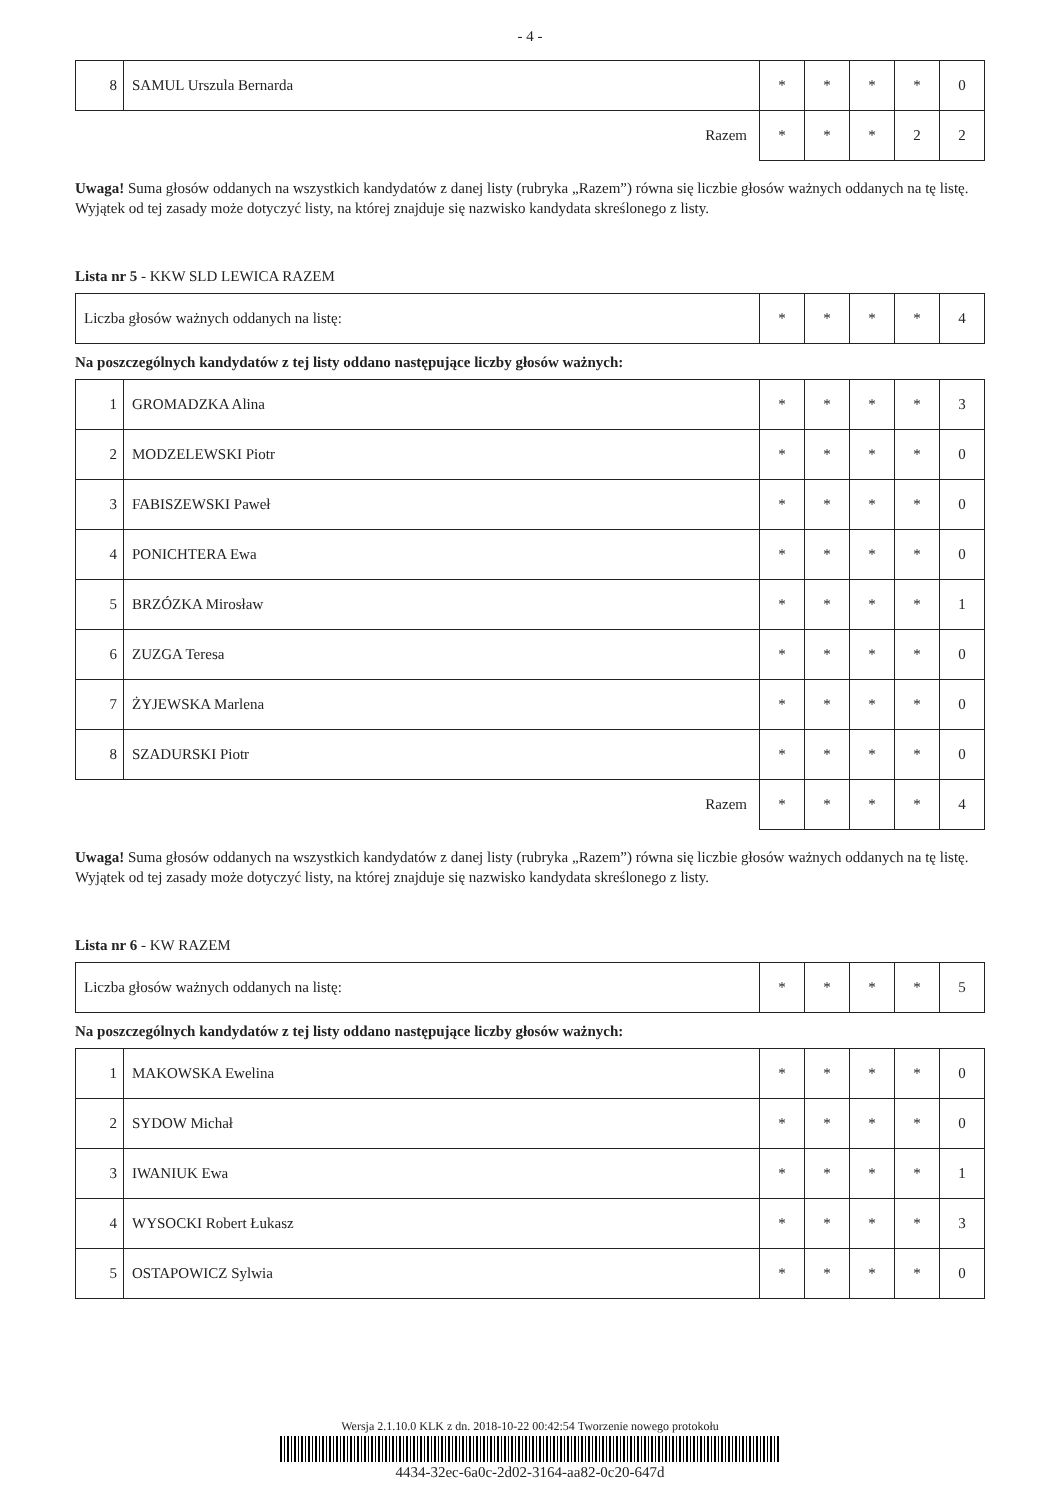- 4 -
| 8 | SAMUL Urszula Bernarda | * | * | * | * | 0 |
| Razem | | * | * | * | 2 | 2 |
Uwaga! Suma głosów oddanych na wszystkich kandydatów z danej listy (rubryka „Razem”) równa się liczbie głosów ważnych oddanych na tę listę. Wyjątek od tej zasady może dotyczyć listy, na której znajduje się nazwisko kandydata skreślonego z listy.
Lista nr 5 - KKW SLD LEWICA RAZEM
| Liczba głosów ważnych oddanych na listę: | * | * | * | * | 4 |
Na poszczególnych kandydatów z tej listy oddano następujące liczby głosów ważnych:
| 1 | GROMADZKA Alina | * | * | * | * | 3 |
| 2 | MODZELEWSKI Piotr | * | * | * | * | 0 |
| 3 | FABISZEWSKI Paweł | * | * | * | * | 0 |
| 4 | PONICHTERA Ewa | * | * | * | * | 0 |
| 5 | BRZÓZKA Mirosław | * | * | * | * | 1 |
| 6 | ZUZGA Teresa | * | * | * | * | 0 |
| 7 | ŻYJEWSKA Marlena | * | * | * | * | 0 |
| 8 | SZADURSKI Piotr | * | * | * | * | 0 |
| Razem | | * | * | * | * | 4 |
Uwaga! Suma głosów oddanych na wszystkich kandydatów z danej listy (rubryka „Razem”) równa się liczbie głosów ważnych oddanych na tę listę. Wyjątek od tej zasady może dotyczyć listy, na której znajduje się nazwisko kandydata skreślonego z listy.
Lista nr 6 - KW RAZEM
| Liczba głosów ważnych oddanych na listę: | * | * | * | * | 5 |
Na poszczególnych kandydatów z tej listy oddano następujące liczby głosów ważnych:
| 1 | MAKOWSKA Ewelina | * | * | * | * | 0 |
| 2 | SYDOW Michał | * | * | * | * | 0 |
| 3 | IWANIUK Ewa | * | * | * | * | 1 |
| 4 | WYSOCKI Robert Łukasz | * | * | * | * | 3 |
| 5 | OSTAPOWICZ Sylwia | * | * | * | * | 0 |
Wersja 2.1.10.0 KLK z dn. 2018-10-22 00:42:54 Tworzenie nowego protokołu
4434-32ec-6a0c-2d02-3164-aa82-0c20-647d